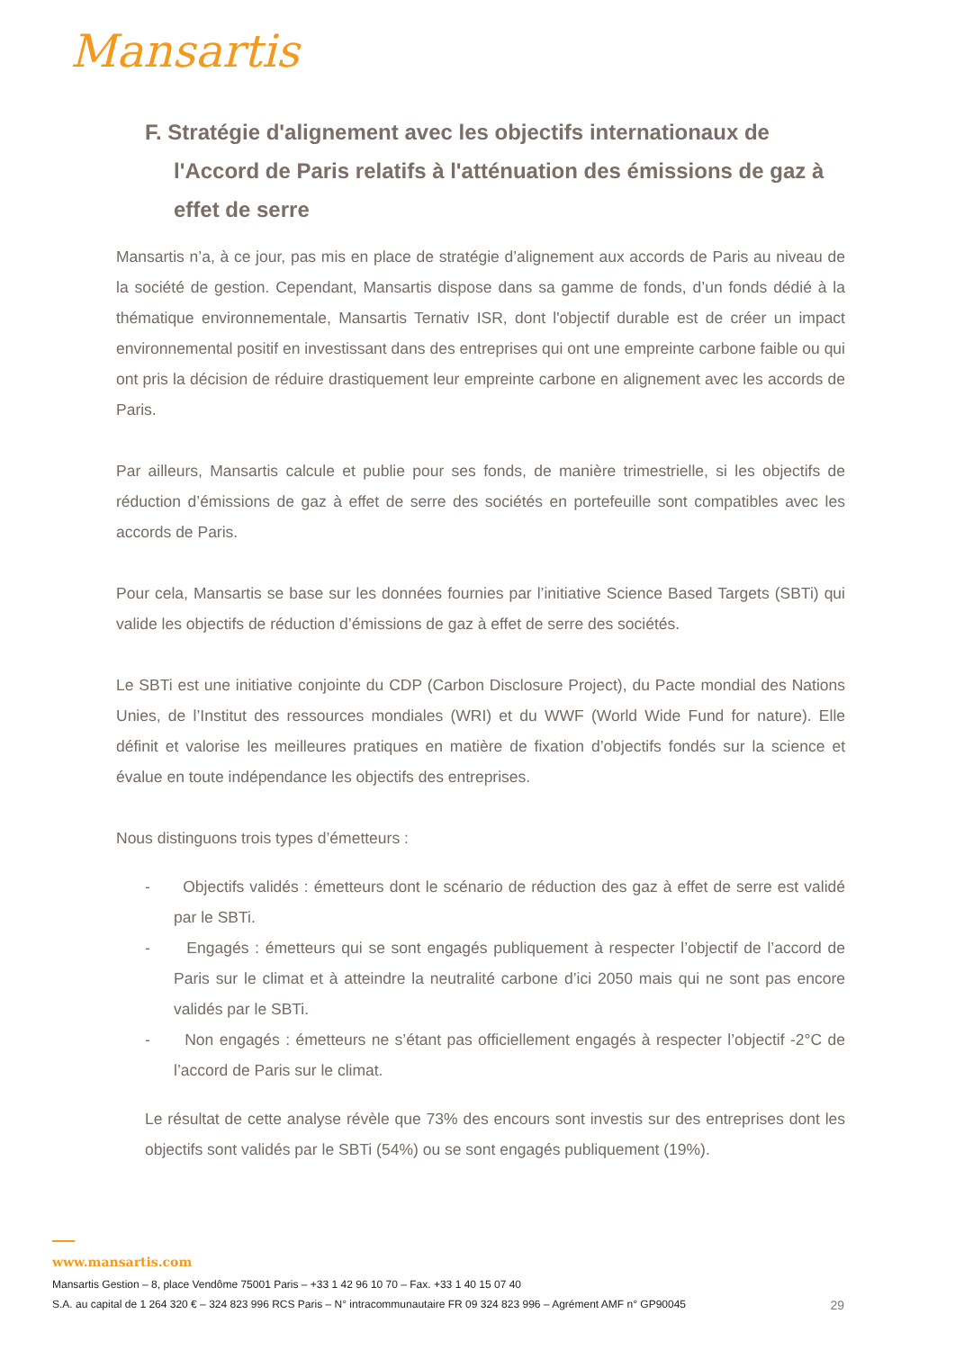Mansartis
F. Stratégie d'alignement avec les objectifs internationaux de l'Accord de Paris relatifs à l'atténuation des émissions de gaz à effet de serre
Mansartis n’a, à ce jour, pas mis en place de stratégie d’alignement aux accords de Paris au niveau de la société de gestion. Cependant, Mansartis dispose dans sa gamme de fonds, d’un fonds dédié à la thématique environnementale, Mansartis Ternativ ISR, dont l'objectif durable est de créer un impact environnemental positif en investissant dans des entreprises qui ont une empreinte carbone faible ou qui ont pris la décision de réduire drastiquement leur empreinte carbone en alignement avec les accords de Paris.
Par ailleurs, Mansartis calcule et publie pour ses fonds, de manière trimestrielle, si les objectifs de réduction d’émissions de gaz à effet de serre des sociétés en portefeuille sont compatibles avec les accords de Paris.
Pour cela, Mansartis se base sur les données fournies par l’initiative Science Based Targets (SBTi) qui valide les objectifs de réduction d’émissions de gaz à effet de serre des sociétés.
Le SBTi est une initiative conjointe du CDP (Carbon Disclosure Project), du Pacte mondial des Nations Unies, de l’Institut des ressources mondiales (WRI) et du WWF (World Wide Fund for nature). Elle définit et valorise les meilleures pratiques en matière de fixation d’objectifs fondés sur la science et évalue en toute indépendance les objectifs des entreprises.
Nous distinguons trois types d’émetteurs :
- Objectifs validés : émetteurs dont le scénario de réduction des gaz à effet de serre est validé par le SBTi.
- Engagés : émetteurs qui se sont engagés publiquement à respecter l’objectif de l’accord de Paris sur le climat et à atteindre la neutralité carbone d’ici 2050 mais qui ne sont pas encore validés par le SBTi.
- Non engagés : émetteurs ne s’étant pas officiellement engagés à respecter l’objectif -2°C de l’accord de Paris sur le climat.
Le résultat de cette analyse révèle que 73% des encours sont investis sur des entreprises dont les objectifs sont validés par le SBTi (54%) ou se sont engagés publiquement (19%).
www.mansartis.com
Mansartis Gestion – 8, place Vendôme 75001 Paris – +33 1 42 96 10 70 – Fax. +33 1 40 15 07 40
S.A. au capital de 1 264 320 € – 324 823 996 RCS Paris – N° intracommunautaire FR 09 324 823 996 – Agrément AMF n° GP90045 29